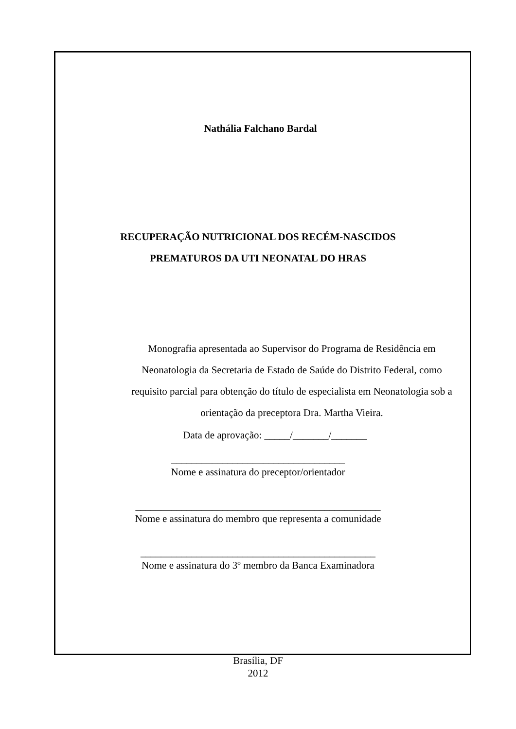Nathália Falchano Bardal
RECUPERAÇÃO NUTRICIONAL DOS RECÉM-NASCIDOS
PREMATUROS DA UTI NEONATAL DO HRAS
Monografia apresentada ao Supervisor do Programa de Residência em Neonatologia da Secretaria de Estado de Saúde do Distrito Federal, como requisito parcial para obtenção do título de especialista em Neonatologia sob a orientação da preceptora Dra. Martha Vieira.
Data de aprovação: _____/_______/_______
__________________________________
Nome e assinatura do preceptor/orientador
________________________________________________
Nome e assinatura do membro que representa a comunidade
______________________________________________
Nome e assinatura do 3º membro da Banca Examinadora
Brasília, DF
2012